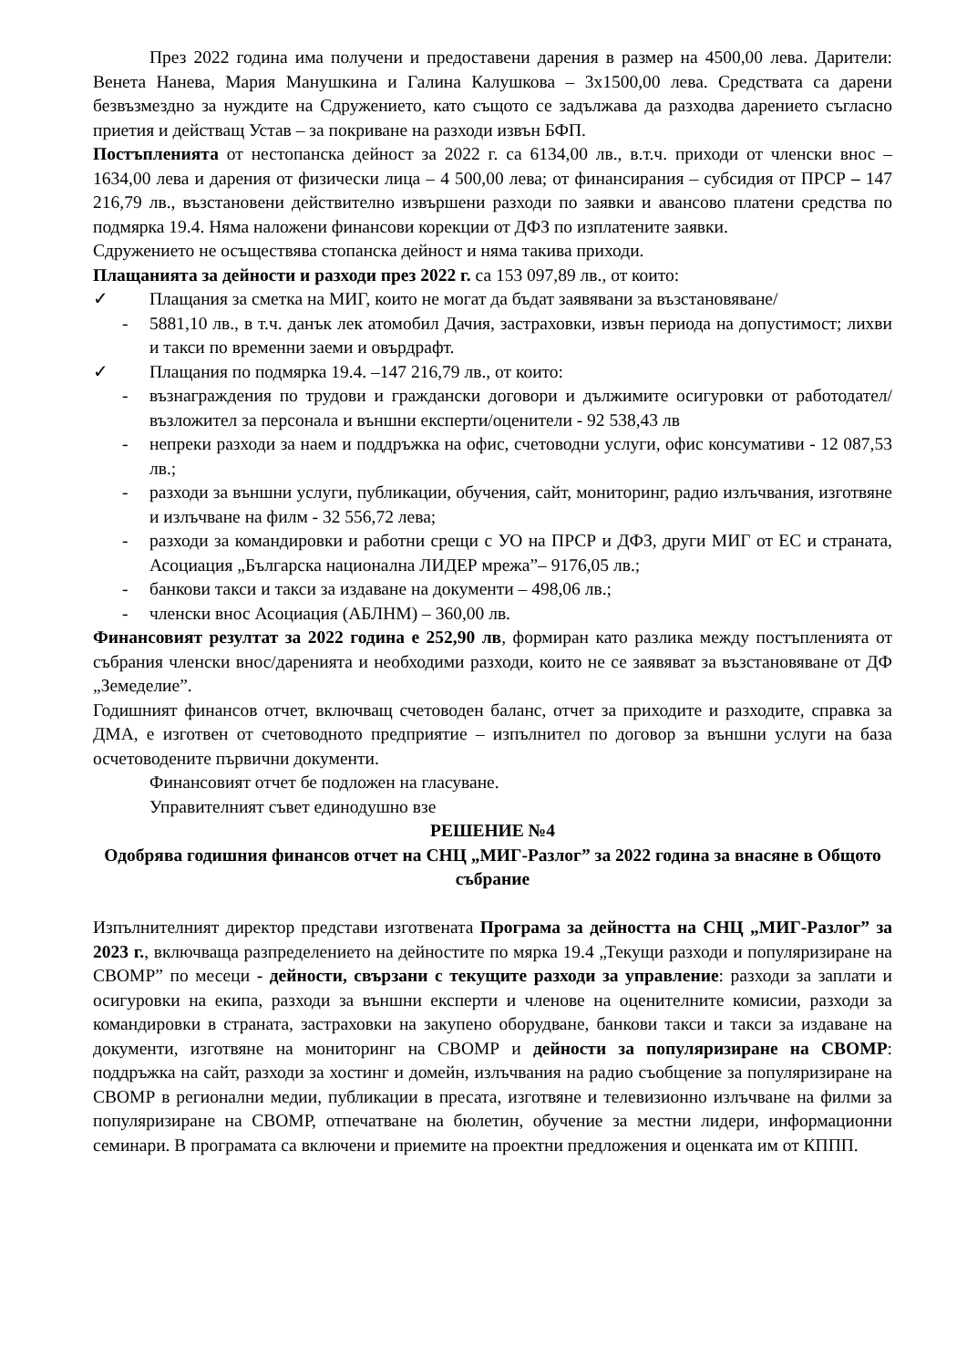През 2022 година има получени и предоставени дарения в размер на 4500,00 лева. Дарители: Венета Нанева, Мария Манушкина и Галина Калушкова – 3х1500,00 лева. Средствата са дарени безвъзмездно за нуждите на Сдружението, като същото се задължава да разходва дарението съгласно приетия и действащ Устав – за покриване на разходи извън БФП.
Постъпленията от нестопанска дейност за 2022 г. са 6134,00 лв., в.т.ч. приходи от членски внос – 1634,00 лева и дарения от физически лица – 4 500,00 лева; от финансирания – субсидия от ПРСР – 147 216,79 лв., възстановени действително извършени разходи по заявки и авансово платени средства по подмярка 19.4. Няма наложени финансови корекции от ДФЗ по изплатените заявки.
Сдружението не осъществява стопанска дейност и няма такива приходи.
Плащанията за дейности и разходи през 2022 г. са 153 097,89 лв., от които:
✓ Плащания за сметка на МИГ, които не могат да бъдат заявявани за възстановяване/
- 5881,10 лв., в т.ч. данък лек атомобил Дачия, застраховки, извън периода на допустимост; лихви и такси по временни заеми и овърдрафт.
✓ Плащания по подмярка 19.4. –147 216,79 лв., от които:
- възнаграждения по трудови и граждански договори и дължимите осигуровки от работодател/възложител за персонала и външни експерти/оценители - 92 538,43 лв
- непреки разходи за наем и поддръжка на офис, счетоводни услуги, офис консумативи - 12 087,53 лв.;
- разходи за външни услуги, публикации, обучения, сайт, мониторинг, радио излъчвания, изготвяне и излъчване на филм - 32 556,72 лева;
- разходи за командировки и работни срещи с УО на ПРСР и ДФЗ, други МИГ от ЕС и страната, Асоциация „Българска национална ЛИДЕР мрежа”– 9176,05 лв.;
- банкови такси и такси за издаване на документи – 498,06 лв.;
- членски внос Асоциация (АБЛНМ) – 360,00 лв.
Финансовият резултат за 2022 година е 252,90 лв, формиран като разлика между постъпленията от събрания членски внос/даренията и необходими разходи, които не се заявяват за възстановяване от ДФ „Земеделие”.
Годишният финансов отчет, включващ счетоводен баланс, отчет за приходите и разходите, справка за ДМА, е изготвен от счетоводното предприятие – изпълнител по договор за външни услуги на база осчетоводените първични документи.
Финансовият отчет бе подложен на гласуване.
Управителният съвет единодушно взе
РЕШЕНИЕ №4
Одобрява годишния финансов отчет на СНЦ „МИГ-Разлог” за 2022 година за внасяне в Общото събрание
Изпълнителният директор представи изготвената Програма за дейността на СНЦ „МИГ-Разлог” за 2023 г., включваща разпределението на дейностите по мярка 19.4 „Текущи разходи и популяризиране на СВОМР” по месеци - дейности, свързани с текущите разходи за управление: разходи за заплати и осигуровки на екипа, разходи за външни експерти и членове на оценителните комисии, разходи за командировки в страната, застраховки на закупено оборудване, банкови такси и такси за издаване на документи, изготвяне на мониторинг на СВОМР и дейности за популяризиране на СВОМР: поддръжка на сайт, разходи за хостинг и домейн, излъчвания на радио съобщение за популяризиране на СВОМР в регионални медии, публикации в пресата, изготвяне и телевизионно излъчване на филми за популяризиране на СВОМР, отпечатване на бюлетин, обучение за местни лидери, информационни семинари. В програмата са включени и приемите на проектни предложения и оценката им от КППП.